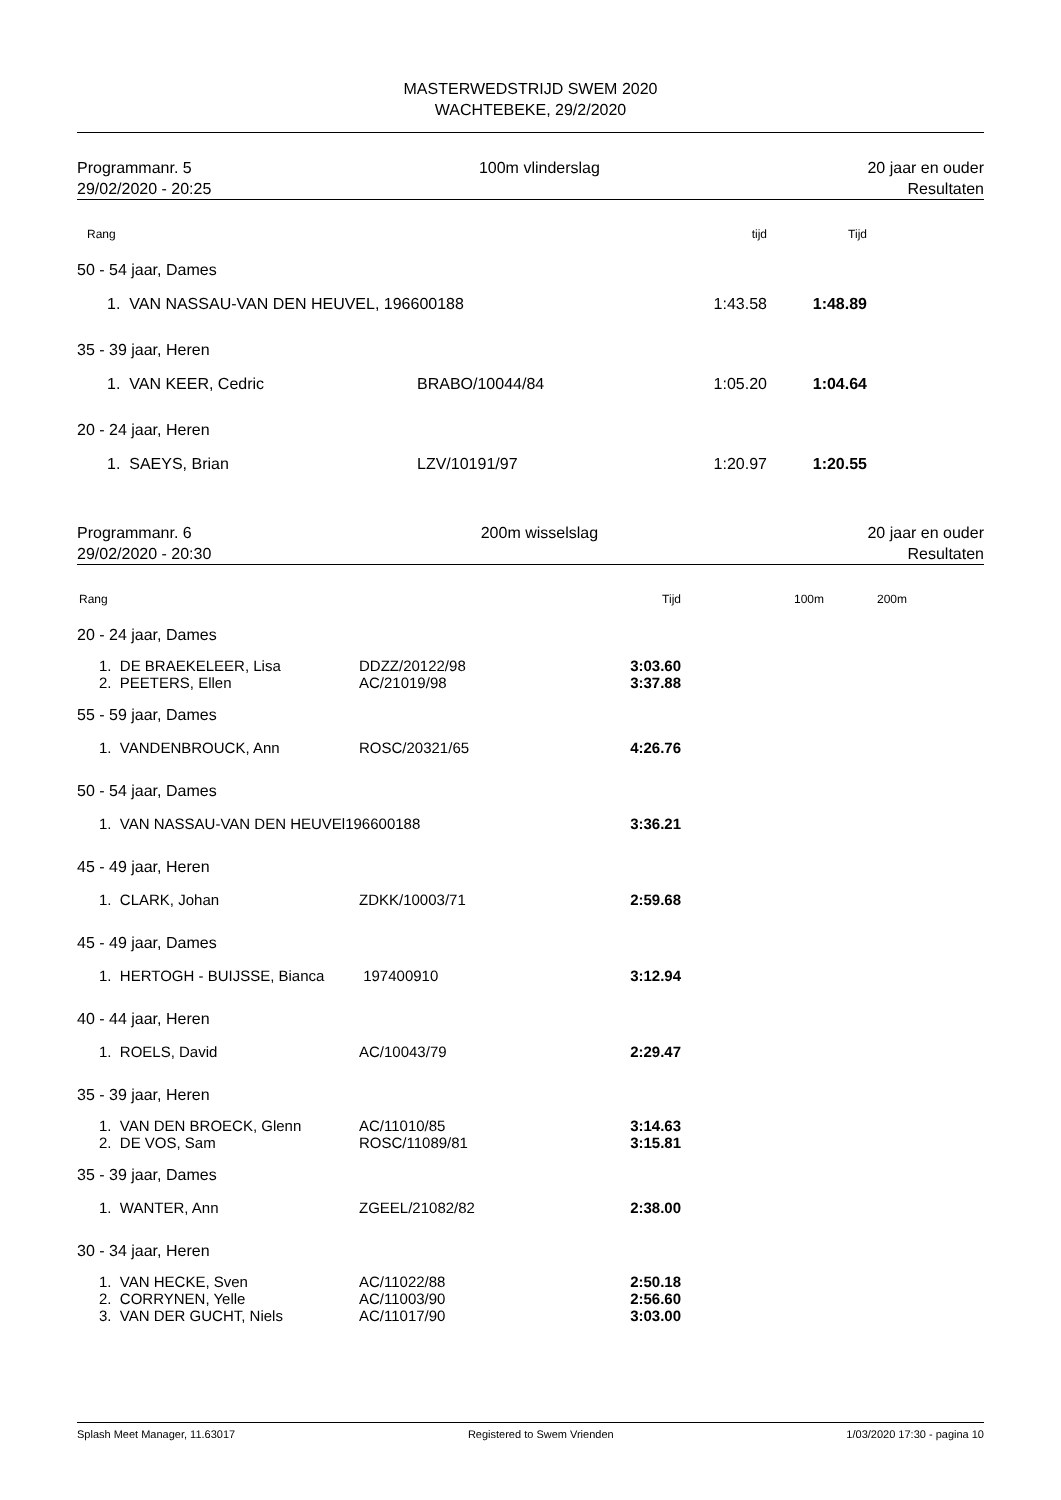MASTERWEDSTRIJD SWEM 2020
WACHTEBEKE, 29/2/2020
Programmanr. 5
29/02/2020 - 20:25
100m vlinderslag 20 jaar en ouder
Resultaten
| Rang | | tijd | Tijd | |
| --- | --- | --- | --- | --- |
| 50 - 54 jaar, Dames | | | | |
| 1. VAN NASSAU-VAN DEN HEUVEL, 196600188 | | 1:43.58 | 1:48.89 | |
| 35 - 39 jaar, Heren | | | | |
| 1. VAN KEER, Cedric | BRABO/10044/84 | 1:05.20 | 1:04.64 | |
| 20 - 24 jaar, Heren | | | | |
| 1. SAEYS, Brian | LZV/10191/97 | 1:20.97 | 1:20.55 | |
Programmanr. 6
29/02/2020 - 20:30
200m wisselslag 20 jaar en ouder
Resultaten
| Rang | | Tijd | 100m | 200m | |
| --- | --- | --- | --- | --- | --- |
| 20 - 24 jaar, Dames | | | | | |
| 1. DE BRAEKELEER, Lisa | DDZZ/20122/98 | 3:03.60 | | | |
| 2. PEETERS, Ellen | AC/21019/98 | 3:37.88 | | | |
| 55 - 59 jaar, Dames | | | | | |
| 1. VANDENBROUCK, Ann | ROSC/20321/65 | 4:26.76 | | | |
| 50 - 54 jaar, Dames | | | | | |
| 1. VAN NASSAU-VAN DEN HEUVEl196600188 | | 3:36.21 | | | |
| 45 - 49 jaar, Heren | | | | | |
| 1. CLARK, Johan | ZDKK/10003/71 | 2:59.68 | | | |
| 45 - 49 jaar, Dames | | | | | |
| 1. HERTOGH - BUIJSSE, Bianca | 197400910 | 3:12.94 | | | |
| 40 - 44 jaar, Heren | | | | | |
| 1. ROELS, David | AC/10043/79 | 2:29.47 | | | |
| 35 - 39 jaar, Heren | | | | | |
| 1. VAN DEN BROECK, Glenn | AC/11010/85 | 3:14.63 | | | |
| 2. DE VOS, Sam | ROSC/11089/81 | 3:15.81 | | | |
| 35 - 39 jaar, Dames | | | | | |
| 1. WANTER, Ann | ZGEEL/21082/82 | 2:38.00 | | | |
| 30 - 34 jaar, Heren | | | | | |
| 1. VAN HECKE, Sven | AC/11022/88 | 2:50.18 | | | |
| 2. CORRYNEN, Yelle | AC/11003/90 | 2:56.60 | | | |
| 3. VAN DER GUCHT, Niels | AC/11017/90 | 3:03.00 | | | |
Splash Meet Manager, 11.63017 Registered to Swem Vrienden 1/03/2020 17:30 - pagina 10